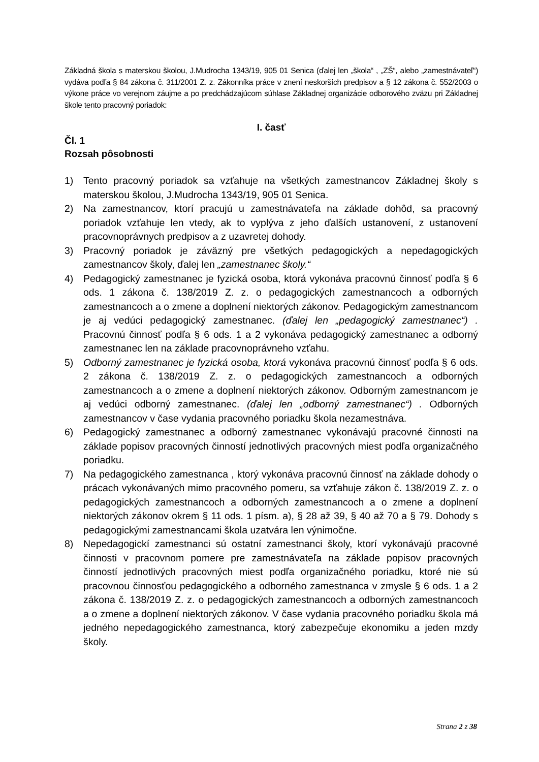Základná škola s materskou školou, J.Mudrocha 1343/19, 905 01 Senica (ďalej len „škola“ , „ZŠ“, alebo „zamestnávateľ“) vydáva podľa § 84 zákona č. 311/2001 Z. z. Zákonníka práce v znení neskorších predpisov a § 12 zákona č. 552/2003 o výkone práce vo verejnom záujme a po predchádzajúcom súhlase Základnej organizácie odborového zväzu pri Základnej škole tento pracovný poriadok:
I. časť
Čl. 1
Rozsah pôsobnosti
1) Tento pracovný poriadok sa vzťahuje na všetkých zamestnancov Základnej školy s materskou školou, J.Mudrocha 1343/19, 905 01 Senica.
2) Na zamestnancov, ktorí pracujú u zamestnávateľa na základe dohôd, sa pracovný poriadok vzťahuje len vtedy, ak to vyplýva z jeho ďalších ustanovení, z ustanovení pracovnoprávnych predpisov a z uzavretej dohody.
3) Pracovný poriadok je záväzný pre všetkých pedagogických a nepedagogických zamestnancov školy, ďalej len „zamestnanec školy.“
4) Pedagogický zamestnanec je fyzická osoba, ktorá vykonáva pracovnú činnosť podľa § 6 ods. 1 zákona č. 138/2019 Z. z. o pedagogických zamestnancoch a odborných zamestnancoch a o zmene a doplnení niektorých zákonov. Pedagogickým zamestnancom je aj vedúci pedagogický zamestnanec. (ďalej len „pedagogický zamestnanec“) . Pracovnú činnosť podľa § 6 ods. 1 a 2 vykonáva pedagogický zamestnanec a odborný zamestnanec len na základe pracovnoprávneho vzťahu.
5) Odborný zamestnanec je fyzická osoba, ktorá vykonáva pracovnú činnosť podľa § 6 ods. 2 zákona č. 138/2019 Z. z. o pedagogických zamestnancoch a odborných zamestnancoch a o zmene a doplnení niektorých zákonov. Odborným zamestnancom je aj vedúci odborný zamestnanec. (ďalej len „odborný zamestnanec“) . Odborných zamestnancov v čase vydania pracovného poriadku škola nezamestnáva.
6) Pedagogický zamestnanec a odborný zamestnanec vykonávajú pracovné činnosti na základe popisov pracovných činností jednotlivých pracovných miest podľa organizačného poriadku.
7) Na pedagogického zamestnanca , ktorý vykonáva pracovnú činnosť na základe dohody o prácach vykonávaných mimo pracovného pomeru, sa vzťahuje zákon č. 138/2019 Z. z. o pedagogických zamestnancoch a odborných zamestnancoch a o zmene a doplnení niektorých zákonov okrem § 11 ods. 1 písm. a), § 28 až 39, § 40 až 70 a § 79. Dohody s pedagogickými zamestnancami škola uzatvára len výnimočne.
8) Nepedagogickí zamestnanci sú ostatní zamestnanci školy, ktorí vykonávajú pracovné činnosti v pracovnom pomere pre zamestnávateľa na základe popisov pracovných činností jednotlivých pracovných miest podľa organizačného poriadku, ktoré nie sú pracovnou činnosťou pedagogického a odborného zamestnanca v zmysle § 6 ods. 1 a 2 zákona č. 138/2019 Z. z. o pedagogických zamestnancoch a odborných zamestnancoch a o zmene a doplnení niektorých zákonov. V čase vydania pracovného poriadku škola má jedného nepedagogického zamestnanca, ktorý zabezpečuje ekonomiku a jeden mzdy školy.
Strana 2 z 38